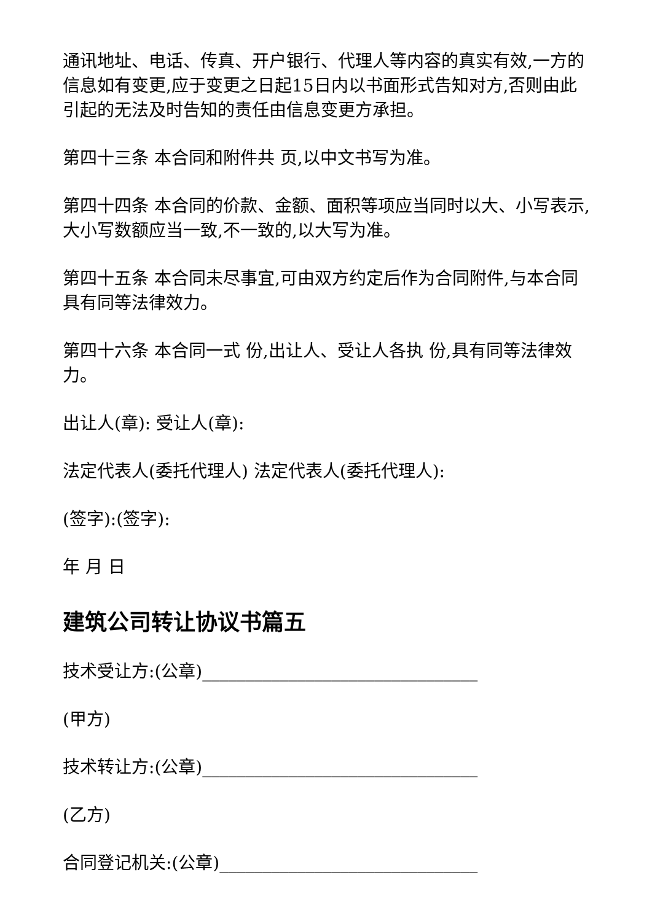通讯地址、电话、传真、开户银行、代理人等内容的真实有效,一方的信息如有变更,应于变更之日起15日内以书面形式告知对方,否则由此引起的无法及时告知的责任由信息变更方承担。
第四十三条 本合同和附件共 页,以中文书写为准。
第四十四条 本合同的价款、金额、面积等项应当同时以大、小写表示,大小写数额应当一致,不一致的,以大写为准。
第四十五条 本合同未尽事宜,可由双方约定后作为合同附件,与本合同具有同等法律效力。
第四十六条 本合同一式 份,出让人、受让人各执 份,具有同等法律效力。
出让人(章): 受让人(章):
法定代表人(委托代理人) 法定代表人(委托代理人):
(签字):(签字):
年 月 日
建筑公司转让协议书篇五
技术受让方:(公章)________________________________
(甲方)
技术转让方:(公章)________________________________
(乙方)
合同登记机关:(公章)______________________________